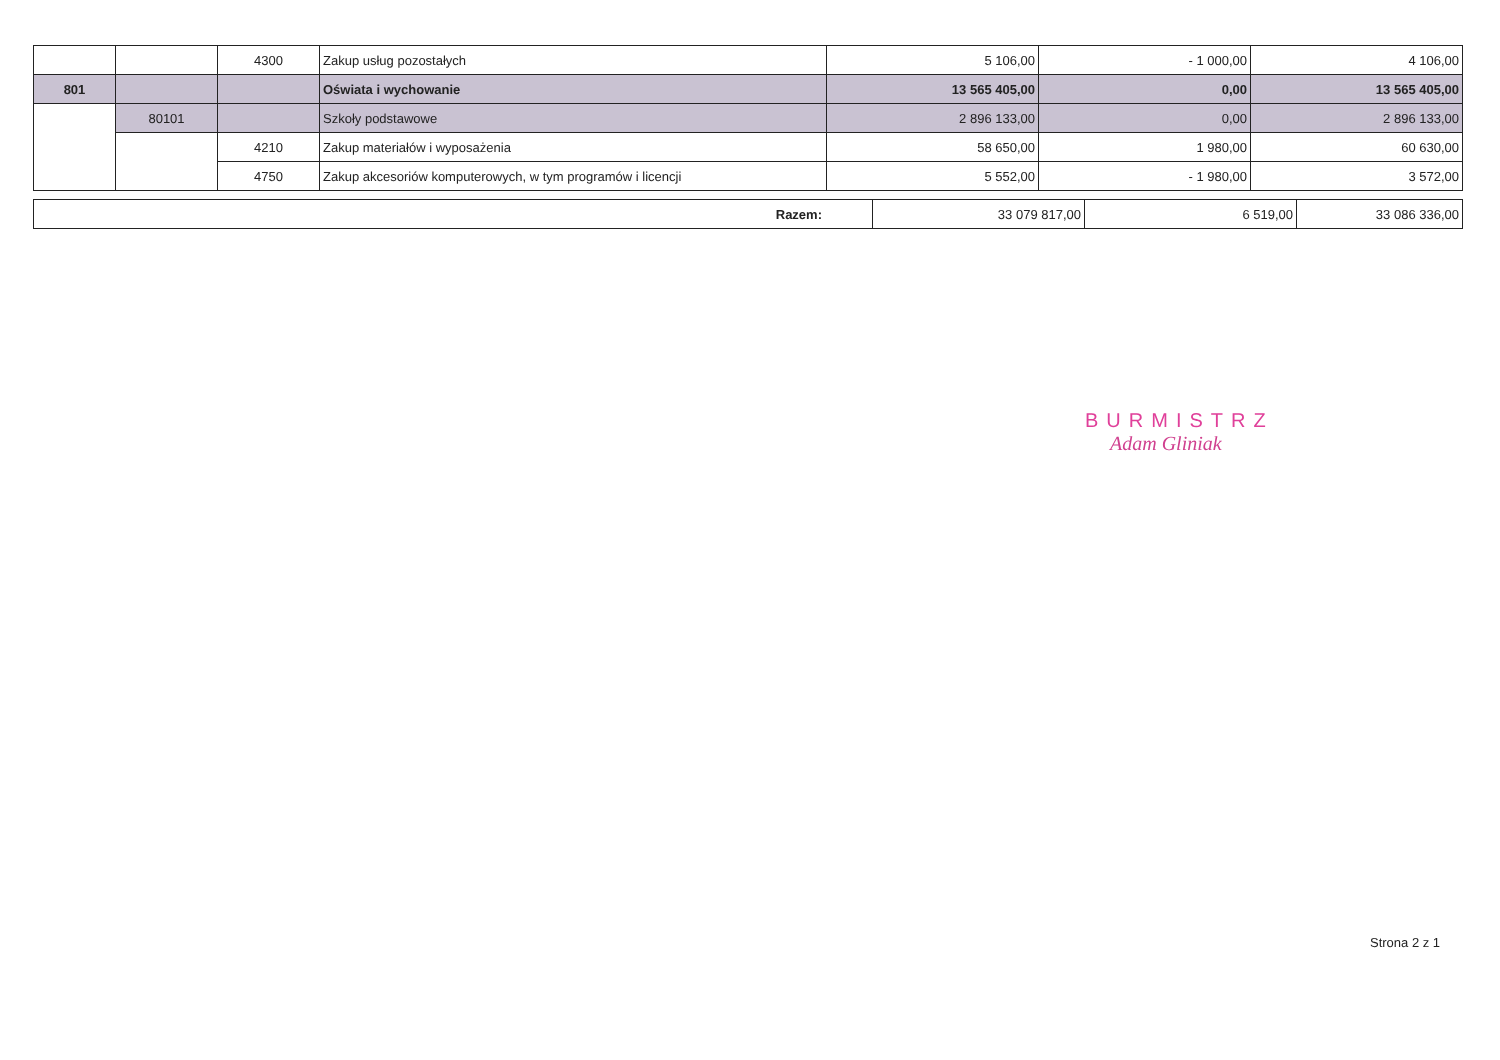| | | 4300 | Zakup usług pozostałych | 5 106,00 | - 1 000,00 | 4 106,00 |
| 801 | | | Oświata i wychowanie | 13 565 405,00 | 0,00 | 13 565 405,00 |
| | 80101 | | Szkoły podstawowe | 2 896 133,00 | 0,00 | 2 896 133,00 |
| | | 4210 | Zakup materiałów i wyposażenia | 58 650,00 | 1 980,00 | 60 630,00 |
| | | 4750 | Zakup akcesoriów komputerowych, w tym programów i licencji | 5 552,00 | - 1 980,00 | 3 572,00 |
| Razem: | 33 079 817,00 | 6 519,00 | 33 086 336,00 |
BURMISTRZ
Adam Gliniak
Strona 2 z 1